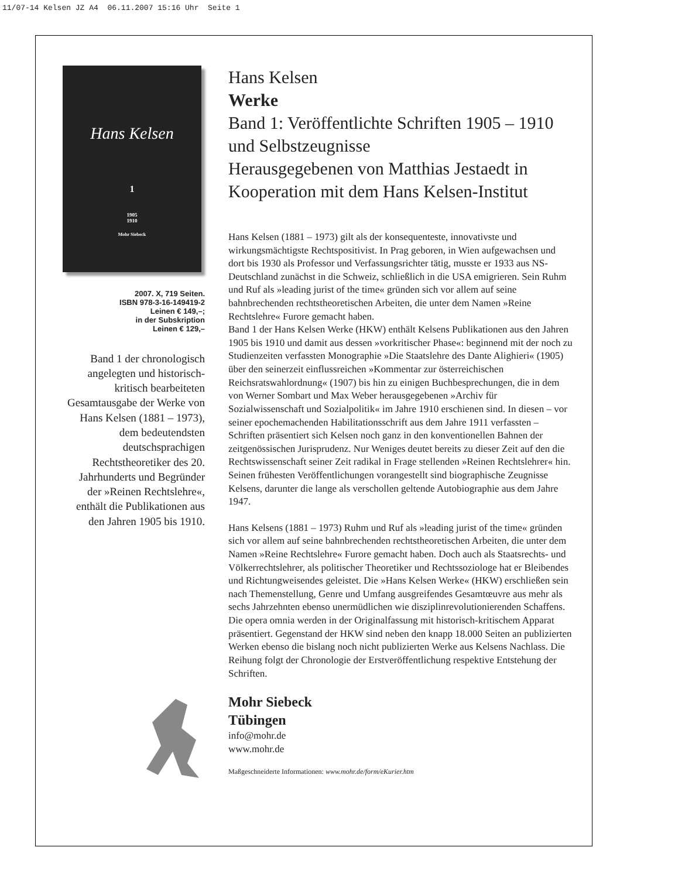11/07-14 Kelsen JZ A4 06.11.2007 15:16 Uhr Seite 1
Hans Kelsen
1
1905
1910
Mohr Siebeck
2007. X, 719 Seiten.
ISBN 978-3-16-149419-2
Leinen € 149,–;
in der Subskription
Leinen € 129,–
Band 1 der chronologisch angelegten und historisch-kritisch bearbeiteten Gesamtausgabe der Werke von Hans Kelsen (1881 – 1973), dem bedeutendsten deutschsprachigen Rechtstheoretiker des 20. Jahrhunderts und Begründer der »Reinen Rechtslehre«, enthält die Publikationen aus den Jahren 1905 bis 1910.
Hans Kelsen
Werke
Band 1: Veröffentlichte Schriften 1905 – 1910 und Selbstzeugnisse
Herausgegebenen von Matthias Jestaedt in Kooperation mit dem Hans Kelsen-Institut
Hans Kelsen (1881 – 1973) gilt als der konsequenteste, innovativste und wirkungsmächtigste Rechtspositivist. In Prag geboren, in Wien aufgewachsen und dort bis 1930 als Professor und Verfassungsrichter tätig, musste er 1933 aus NS-Deutschland zunächst in die Schweiz, schließlich in die USA emigrieren. Sein Ruhm und Ruf als »leading jurist of the time« gründen sich vor allem auf seine bahnbrechenden rechtstheoretischen Arbeiten, die unter dem Namen »Reine Rechtslehre« Furore gemacht haben.
Band 1 der Hans Kelsen Werke (HKW) enthält Kelsens Publikationen aus den Jahren 1905 bis 1910 und damit aus dessen »vorkritischer Phase«: beginnend mit der noch zu Studienzeiten verfassten Monographie »Die Staatslehre des Dante Alighieri« (1905) über den seinerzeit einflussreichen »Kommentar zur österreichischen Reichsratswahlordnung« (1907) bis hin zu einigen Buchbesprechungen, die in dem von Werner Sombart und Max Weber herausgegebenen »Archiv für Sozialwissenschaft und Sozialpolitik« im Jahre 1910 erschienen sind. In diesen – vor seiner epochemachenden Habilitationsschrift aus dem Jahre 1911 verfassten – Schriften präsentiert sich Kelsen noch ganz in den konventionellen Bahnen der zeitgenössischen Jurisprudenz. Nur Weniges deutet bereits zu dieser Zeit auf den die Rechtswissenschaft seiner Zeit radikal in Frage stellenden »Reinen Rechtslehrer« hin. Seinen frühesten Veröffentlichungen vorangestellt sind biographische Zeugnisse Kelsens, darunter die lange als verschollen geltende Autobiographie aus dem Jahre 1947.
Hans Kelsens (1881 – 1973) Ruhm und Ruf als »leading jurist of the time« gründen sich vor allem auf seine bahnbrechenden rechtstheoretischen Arbeiten, die unter dem Namen »Reine Rechtslehre« Furore gemacht haben. Doch auch als Staatsrechts- und Völkerrechtslehrer, als politischer Theoretiker und Rechtssoziologe hat er Bleibendes und Richtungweisendes geleistet. Die »Hans Kelsen Werke« (HKW) erschließen sein nach Themenstellung, Genre und Umfang ausgreifendes Gesamtœuvre aus mehr als sechs Jahrzehnten ebenso unermüdlichen wie disziplinrevolutionierenden Schaffens. Die opera omnia werden in der Originalfassung mit historisch-kritischem Apparat präsentiert. Gegenstand der HKW sind neben den knapp 18.000 Seiten an publizierten Werken ebenso die bislang noch nicht publizierten Werke aus Kelsens Nachlass. Die Reihung folgt der Chronologie der Erstveröffentlichung respektive Entstehung der Schriften.
Mohr Siebeck
Tübingen
info@mohr.de
www.mohr.de
Maßgeschneiderte Informationen: www.mohr.de/form/eKurier.htm